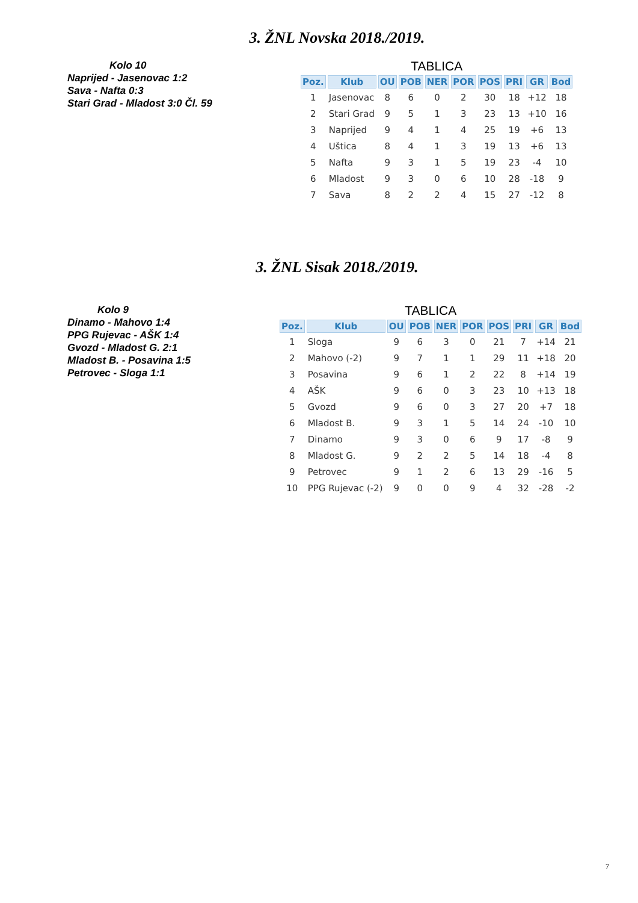3. ŽNL Novska 2018./2019.
Kolo 10
Naprijed - Jasenovac 1:2
Sava - Nafta 0:3
Stari Grad - Mladost 3:0 Čl. 59
TABLICA
| Poz. | Klub | OU | POB | NER | POR | POS | PRI | GR | Bod |
| --- | --- | --- | --- | --- | --- | --- | --- | --- | --- |
| 1 | Jasenovac | 8 | 6 | 0 | 2 | 30 | 18 | +12 | 18 |
| 2 | Stari Grad | 9 | 5 | 1 | 3 | 23 | 13 | +10 | 16 |
| 3 | Naprijed | 9 | 4 | 1 | 4 | 25 | 19 | +6 | 13 |
| 4 | Uštica | 8 | 4 | 1 | 3 | 19 | 13 | +6 | 13 |
| 5 | Nafta | 9 | 3 | 1 | 5 | 19 | 23 | -4 | 10 |
| 6 | Mladost | 9 | 3 | 0 | 6 | 10 | 28 | -18 | 9 |
| 7 | Sava | 8 | 2 | 2 | 4 | 15 | 27 | -12 | 8 |
3. ŽNL Sisak 2018./2019.
Kolo 9
Dinamo - Mahovo 1:4
PPG Rujevac - AŠK 1:4
Gvozd - Mladost G. 2:1
Mladost B. - Posavina 1:5
Petrovec - Sloga 1:1
TABLICA
| Poz. | Klub | OU | POB | NER | POR | POS | PRI | GR | Bod |
| --- | --- | --- | --- | --- | --- | --- | --- | --- | --- |
| 1 | Sloga | 9 | 6 | 3 | 0 | 21 | 7 | +14 | 21 |
| 2 | Mahovo (-2) | 9 | 7 | 1 | 1 | 29 | 11 | +18 | 20 |
| 3 | Posavina | 9 | 6 | 1 | 2 | 22 | 8 | +14 | 19 |
| 4 | AŠK | 9 | 6 | 0 | 3 | 23 | 10 | +13 | 18 |
| 5 | Gvozd | 9 | 6 | 0 | 3 | 27 | 20 | +7 | 18 |
| 6 | Mladost B. | 9 | 3 | 1 | 5 | 14 | 24 | -10 | 10 |
| 7 | Dinamo | 9 | 3 | 0 | 6 | 9 | 17 | -8 | 9 |
| 8 | Mladost G. | 9 | 2 | 2 | 5 | 14 | 18 | -4 | 8 |
| 9 | Petrovec | 9 | 1 | 2 | 6 | 13 | 29 | -16 | 5 |
| 10 | PPG Rujevac (-2) | 9 | 0 | 0 | 9 | 4 | 32 | -28 | -2 |
7